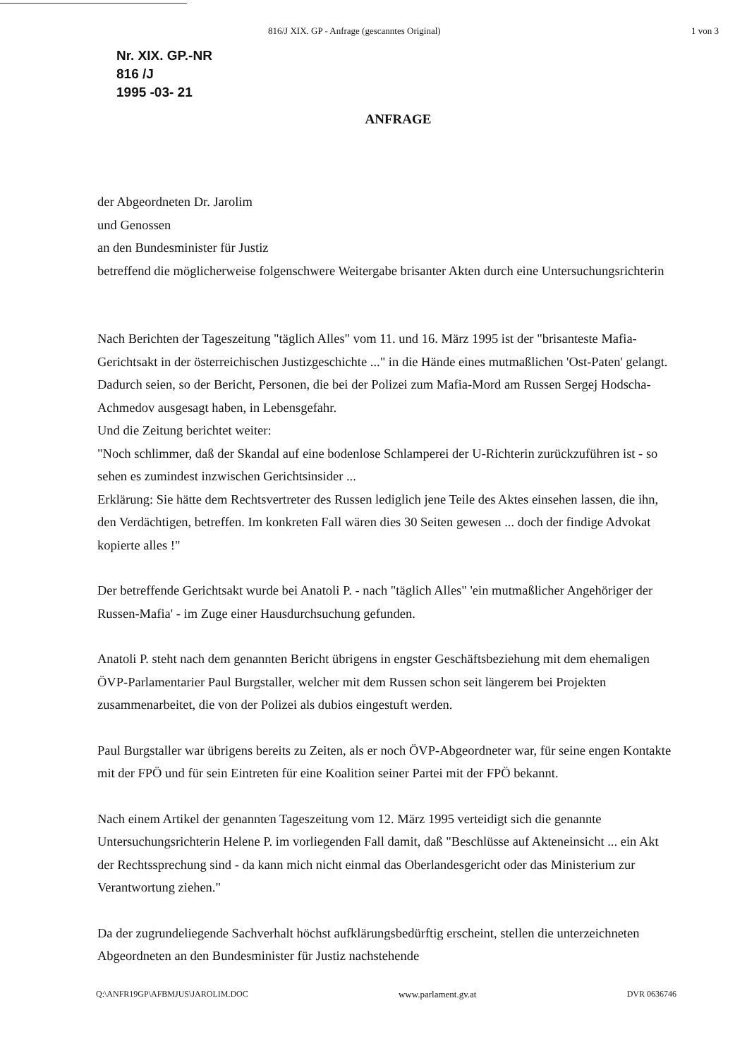816/J XIX. GP - Anfrage (gescanntes Original) 1 von 3
Nr. XIX. GP.-NR
816 /J
1995 -03- 21
ANFRAGE
der Abgeordneten Dr. Jarolim
und Genossen
an den Bundesminister für Justiz
betreffend die möglicherweise folgenschwere Weitergabe brisanter Akten durch eine Untersuchungsrichterin
Nach Berichten der Tageszeitung "täglich Alles" vom 11. und 16. März 1995 ist der "brisanteste Mafia-Gerichtsakt in der österreichischen Justizgeschichte ..." in die Hände eines mutmaßlichen 'Ost-Paten' gelangt.
Dadurch seien, so der Bericht, Personen, die bei der Polizei zum Mafia-Mord am Russen Sergej Hodscha-Achmedov ausgesagt haben, in Lebensgefahr.
Und die Zeitung berichtet weiter:
"Noch schlimmer, daß der Skandal auf eine bodenlose Schlamperei der U-Richterin zurückzuführen ist - so sehen es zumindest inzwischen Gerichtsinsider ...
Erklärung: Sie hätte dem Rechtsvertreter des Russen lediglich jene Teile des Aktes einsehen lassen, die ihn, den Verdächtigen, betreffen. Im konkreten Fall wären dies 30 Seiten gewesen ... doch der findige Advokat kopierte alles !"
Der betreffende Gerichtsakt wurde bei Anatoli P. - nach "täglich Alles" 'ein mutmaßlicher Angehöriger der Russen-Mafia' - im Zuge einer Hausdurchsuchung gefunden.
Anatoli P. steht nach dem genannten Bericht übrigens in engster Geschäftsbeziehung mit dem ehemaligen ÖVP-Parlamentarier Paul Burgstaller, welcher mit dem Russen schon seit längerem bei Projekten zusammenarbeitet, die von der Polizei als dubios eingestuft werden.
Paul Burgstaller war übrigens bereits zu Zeiten, als er noch ÖVP-Abgeordneter war, für seine engen Kontakte mit der FPÖ und für sein Eintreten für eine Koalition seiner Partei mit der FPÖ bekannt.
Nach einem Artikel der genannten Tageszeitung vom 12. März 1995 verteidigt sich die genannte Untersuchungsrichterin Helene P. im vorliegenden Fall damit, daß "Beschlüsse auf Akteneinsicht ... ein Akt der Rechtssprechung sind - da kann mich nicht einmal das Oberlandesgericht oder das Ministerium zur Verantwortung ziehen."
Da der zugrundeliegende Sachverhalt höchst aufklärungsbedürftig erscheint, stellen die unterzeichneten Abgeordneten an den Bundesminister für Justiz nachstehende
Q:\ANFR19GP\AFBMJUS\JAROLIM.DOC www.parlament.gv.at DVR 0636746